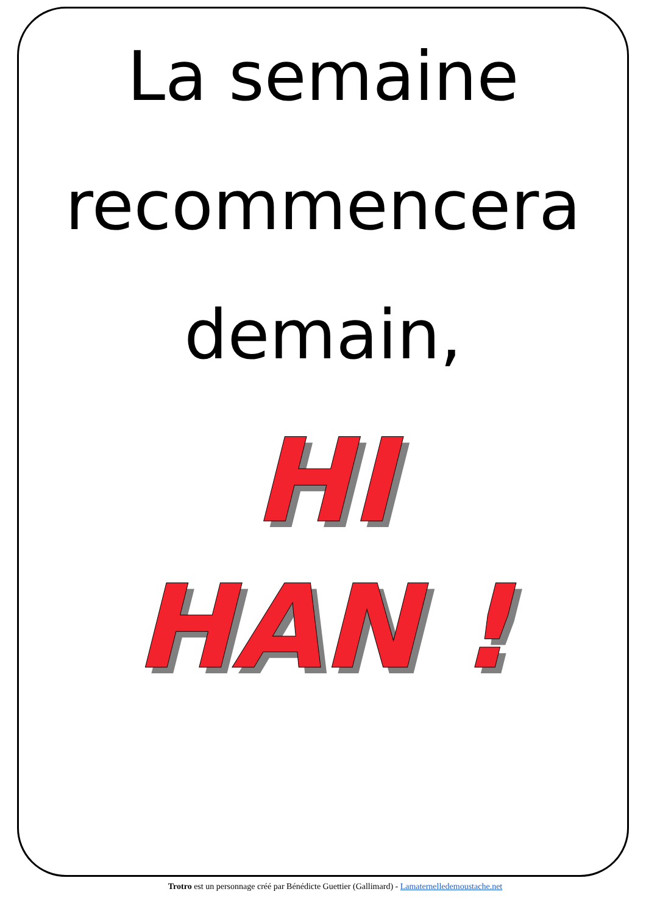La semaine
recommencera
demain,
HI
HAN !
Trotro est un personnage créé par Bénédicte Guettier (Gallimard) - Lamaternelledemoustache.net